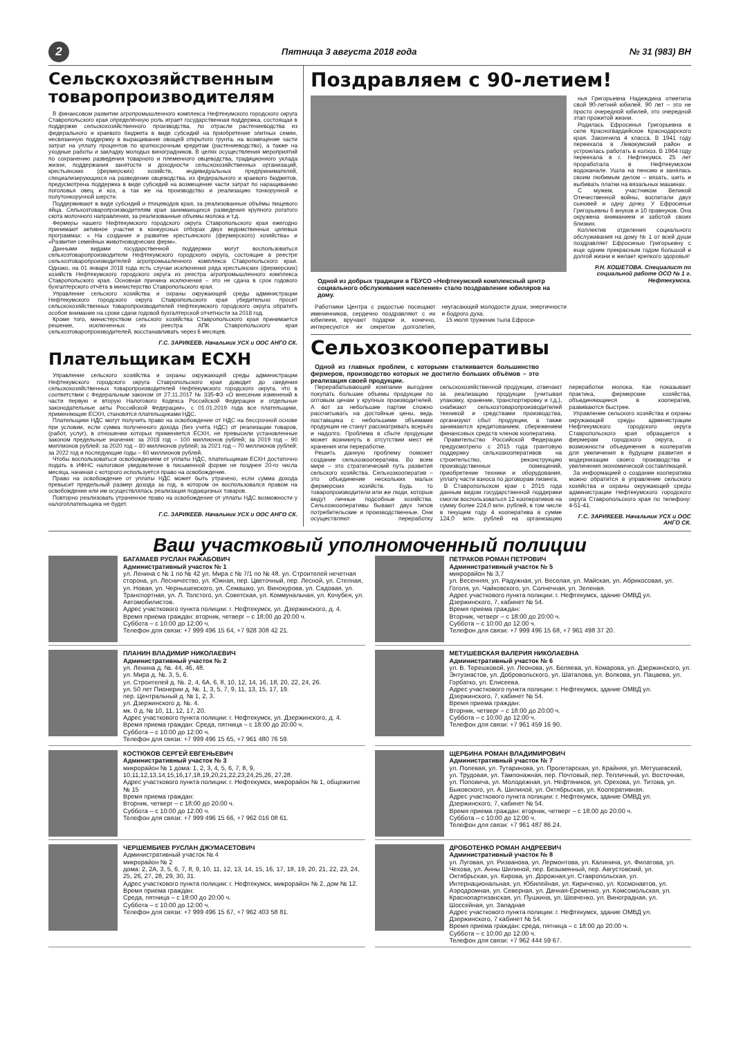2 Пятница 3 августа 2018 года № 31 (983) ВН
Сельскохозяйственным товаропроизводителям
В финансовом развитии агропромышленного комплекса Нефтекумского городского округа Ставропольского края определённую роль играет государственная поддержка, состоящая в поддержке сельскохозяйственного производства, по отрасли растениеводства из федерального и краевого бюджета в виде субсидий на приобретение элитных семян, несвязанную поддержку в выращивание овощей открытого грунта, на возмещение части затрат на уплату процентов по краткосрочным кредитам (растениеводство), а также на уходные работы и закладку молодых виноградников. В целях осуществления мероприятий по сохранению разведения товарного и племенного овцеводства, традиционного уклада жизни, поддержания занятости и доходности сельскохозяйственных организаций, крестьянских (фермерских) хозяйств, индивидуальных предпринимателей, специализирующихся на разведении овцеводства, из федерального и краевого бюджетов, предусмотрена поддержка в виде субсидий на возмещение части затрат по наращиванию поголовья овец и коз, а так же на производство и реализацию тонкорунной и полутонкорунной шерсти.
Поддерживают в виде субсидий и птицеводов края, за реализованные объёмы пищевого яйца. Сельхозтоваропроизводителям края занимающихся разведения крупного рогатого скота молочного направления, за реализованные объемы молока и т.д.
Фермеры нашего Нефтекумского городского округа Ставропольского края ежегодно принимают активное участие в конкурсных отборах двух ведомственных целевых программах: « На создание и развитие крестьянского (фермерского) хозяйства» и «Развитие семейных животноводческих ферм».
Данными видами государственной поддержки могут воспользоваться сельхозтоваропроизводители Нефтекумского городского округа, состоящие в реестре сельхозтоваропроизводителей агропромышленного комплекса Ставропольского края. Однако, на 01 января 2018 года есть случаи исключения ряда крестьянских (фермерских) хозяйств Нефтекумского городского округа из реестра агропромышленного комплекса Ставропольского края. Основная причина исключения – это не сдача в срок годового бухгалтерского отчёта в министерство Ставропольского края.
Управление сельского хозяйства и охраны окружающей среды администрации Нефтекумского городского округа Ставропольского края убедительно просит сельскохозяйственных товаропроизводителей Нефтекумского городского округа обратить особое внимание на сроки сдачи годовой бухгалтерской отчетности за 2018 год.
Кроме того, министерством сельского хозяйства Ставропольского края принимается решение, исключенных из реестра АПК Ставропольского края сельхозтоваропроизводителей, восстанавливать через 6 месяцев.
Г.С. ЗАРИКЕЕВ. Начальник УСХ и ООС АНГО СК.
Плательщикам ЕСХН
Управление сельского хозяйства и охраны окружающей среды администрации Нефтекумского городского округа Ставропольского края доводит до сведения сельскохозяйственных товаропроизводителей Нефтекумского городского округа, что в соответствии с Федеральным законом от 27.11.2017 № 335-ФЗ «О внесении изменений в части первую и вторую Налогового Кодекса Российской Федерации и отдельные законодательные акты Российской Федерации», с 01.01.2019 года все плательщики, применяющие ЕСХН, становятся плательщиками НДС.
Плательщики НДС могут получить право на освобождение от НДС на бессрочной основе при условии, если сумма полученного дохода (без учета НДС) от реализации товаров, (работ, услуг), в отношении которых применяется ЕСХН, не превысили установленные законом предельные значения: за 2018 год – 100 миллионов рублей; за 2019 год – 90 миллионов рублей; за 2020 год – 80 миллионов рублей; за 2021 год – 70 миллионов рублей; за 2022 год и последующие годы – 60 миллионов рублей.
Чтобы воспользоваться освобождением от уплаты НДС, плательщикам ЕСХН достаточно подать в ИФНС налоговое уведомление в письменной форме не позднее 20-го числа месяца, начиная с которого используется право на освобождение.
Право на освобождение от уплаты НДС может быть утрачено, если сумма дохода превысит предельный размер дохода за год, в котором он воспользовался правом на освобождение или им осуществлялась реализация подакцизных товаров.
Повторно реализовать утраченное право на освобождение от уплаты НДС возможности у налогоплательщика не будет.
Г.С. ЗАРИКЕЕВ. Начальник УСХ и ООС АНГО СК.
Поздравляем с 90-летием!
Одной из добрых традиции в ГБУСО «Нефтекумский комплексный центр социального обслуживания населения» стало поздравление юбиляров на дому.
Работники Центра с радостью посещают именинников, сердечно поздравляют с их юбилеем, вручают подарки и, конечно, интересуются их секретом долголетия, неугасающей молодости души, энергичности и бодрого духа.
15 июля труженик тыла Ефроси-
нья Григорьевна Надеждина отметила свой 90-летний юбилей. 90 лет – это не просто очередной юбилей, это очередной этап прожитой жизни.
Родилась Ефросинья Григорьевна в селе Красногвардейское Краснодарского края. Закончила 4 класса. В 1941 году переехала в Левокумский район и устроилась работать в колхоз. В 1964 году переехала в г. Нефтекумск. 25 лет проработала в Нефтекумском водоканале. Ушла на пенсию и занялась своим любимым делом – вязать, шить и выбивать платки на вязальных машинах.
С мужем, участником Великой Отечественной войны, воспитали двух сыновей и одну дочку. У Ефросиньи Григорьевны 6 внуков и 10 правнуков. Она окружена вниманием и заботой своих близких.
Коллектив отделения социального обслуживания на дому № 1 от всей души поздравляет Ефросинью Григорьевну с еще одним прекрасным годом большой и долгой жизни и желает крепкого здоровья!
Р.Н. КОШЕТОВА. Специалист по социальной работе ОСО № 1 г. Нефтекумска.
Сельхозкооперативы
Одной из главных проблем, с которыми сталкивается большинство фермеров, производство которых не достигло больших объёмов – это реализация своей продукции.
Перерабатывающей компании выгоднее покупать большие объемы продукции по оптовым ценам у крупных производителей. А вот за небольшие партии сложно рассчитывать на достойные цены, ведь поставщика с небольшими объемами продукции не станут рассматривать всерьёз и надолго. Проблема в сбыте продукции может возникнуть в отсутствии мест её хранения или переработке.
Решить данную проблему поможет создание сельхозкооператива. Во всем мире – это стратегический путь развития сельского хозяйства. Сельхозкооператив – это объединение нескольких малых фермерских хозяйств. Будь то товаропроизводители или же люди, которые ведут личные подсобные хозяйства. Сельхозкооперативы бывают двух типов потребительские и производственные. Они осуществляют переработку сельскохозяйственной продукции, отвечают за реализацию продукции (учитывая упаковку, хранение, транспортировку и т.д.), снабжают сельхозтоваропроизводителей техникой и средствами производства, организуют сбыт продукции, а также занимаются кредитованием, сбережением финансовых средств членов кооператива.
Правительство Российской Федерации предусмотрело с 2015 года грантовую поддержку сельхозкооперативов на строительство, реконструкцию производственных помещений, приобретение техники и оборудования, уплату части взноса по договорам лизинга.
В Ставропольском крае с 2015 года данным видом государственной поддержки смогли воспользоваться 12 кооперативов на сумму более 224,0 млн. рублей, в том числе в текущем году 4 кооператива в сумме 124,0 млн. рублей на организацию переработки молока. Как показывает практика, фермерские хозяйства, объединяющиеся в кооператив, развиваются быстрее.
Управление сельского хозяйства и охраны окружающей среды администрации Нефтекумского городского округа Ставропольского края обращается к фермерам городского округа, о возможности объединения в кооператив для увеличения в будущем развития и модернизации своего производства и увеличения экономической составляющей.
За информацией о создании кооператива можно обратится в управление сельского хозяйства и охраны окружающей среды администрации Нефтекумского городского округа Ставропольского края по телефону: 4-51-41.
Г.С. ЗАРИКЕЕВ. Начальник УСХ и ООС АНГО СК.
Ваш участковый уполномоченный полиции
БАГАМАЕВ РУСЛАН РАЖАБОВИЧ
Административный участок № 1
ул. Ленина с № 1 по № 42 ул. Мира с № 7/1 по № 48. ул. Строителей нечетная сторона, ул. Лесничество, ул. Южная, пер. Цветочный, пер. Лесной, ул. Степная, ул. Новая, ул. Чернышевского, ул. Семашко, ул. Винокурова, ул. Садовая, ул. Транспортная, ул. Л. Толстого, ул. Советская, ул. Коммунальная, ул. Кочубея, ул. Автомобилистов.
Адрес участкового пункта полиции: г. Нефтекумск, ул. Дзержинского, д. 4.
Время приема граждан: вторник, четверг – с 18:00 до 20:00 ч.
Суббота – с 10:00 до 12:00 ч.
Телефон для связи: +7 999 496 15 64, +7 928 308 42 21.
ПЕТРАКОВ РОМАН ПЕТРОВИЧ
Административный участок № 5
микрорайон № 3,7
ул. Весенняя, ул. Радужная, ул. Веселая, ул. Майская, ул. Абрикосовая, ул. Гоголя, ул. Чайковского, ул. Солнечная, ул. Зеленая.
Адрес участкового пункта полиции: г. Нефтекумск, здание ОМВД ул. Дзержинского, 7, кабинет № 54.
Время приема граждан:
Вторник, четверг – с 18:00 до 20:00 ч.
Суббота – с 10:00 до 12:00 ч.
Телефон для связи: +7 999 496 15 68, +7 961 498 37 20.
ПЛАНИН ВЛАДИМИР НИКОЛАЕВИЧ
Административный участок № 2
ул. Ленина д. №. 44, 46, 48.
ул. Мира д. №. 3, 5, 6.
ул. Строителей д. №. 2, 4, 6А, 6, 8, 10, 12, 14, 16, 18, 20, 22, 24, 26.
ул. 50 лет Пионерии д. №. 1, 3, 5, 7, 9, 11, 13, 15, 17, 19.
пер. Центральный д. № 1, 2, 3.
ул. Дзержинского д. №. 4.
мк. 0 д. № 10, 11, 12, 17, 20.
Адрес участкового пункта полиции: г. Нефтекумск, ул. Дзержинского, д. 4.
Время приема граждан: Среда, пятница – с 18:00 до 20:00 ч.
Суббота – с 10:00 до 12:00 ч.
Телефон для связи: +7 999 496 15 65, +7 961 480 76 59.
МЕТУШЕВСКАЯ ВАЛЕРИЯ НИКОЛАЕВНА
Административный участок № 6
ул. В. Терешковой, ул. Леонова, ул. Беляева, ул. Комарова, ул. Дзержинского, ул. Энтузиастов, ул. Добровольского, ул. Шаталова, ул. Волкова, ул. Пацаева, ул. Горбатко, ул. Елисеева.
Адрес участкового пункта полиции: г. Нефтекумск, здание ОМВД ул. Дзержинского, 7, кабинет № 54.
Время приема граждан:
Вторник, четверг – с 18:00 до 20:00 ч.
Суббота – с 10:00 до 12:00 ч.
Телефон для связи: +7 961 459 16 90.
КОСТЮКОВ СЕРГЕЙ ЕВГЕНЬЕВИЧ
Административный участок № 3
микрорайон № 1 дома: 1, 2, 3, 4, 5, 6, 7, 8, 9, 10,11,12,13,14,15,16,17,18,19,20,21,22,23,24,25,26, 27,28.
Адрес участкового пункта полиции: г. Нефтекумск, микрорайон № 1, общежитие № 15
Время приема граждан:
Вторник, четверг – с 18:00 до 20:00 ч.
Суббота – с 10:00 до 12:00 ч.
Телефон для связи: +7 999 496 15 66, +7 962 016 08 61.
ЩЕРБИНА РОМАН ВЛАДИМИРОВИЧ
Административный участок № 7
ул. Полевая, ул. Тутаринова, ул. Пролетарская, ул. Крайняя, ул. Метушевский, ул. Трудовая, ул. Тампонажная, пер. Почтовый, пер. Тепличный, ул. Восточная, ул. Поповича, ул. Молодежная, ул. Нефтяников, ул. Орехова, ул. Титова, ул. Быковского, ул. А. Шилиной, ул. Октябрьская, ул. Кооперативная.
Адрес участкового пункта полиции: г. Нефтекумск, здание ОМВД ул. Дзержинского, 7, кабинет № 54.
Время приема граждан: вторник, четверг – с 18:00 до 20:00 ч.
Суббота – с 10:00 до 12:00 ч.
Телефон для связи: +7 961 487 86 24.
ЧЕРШЕМБИЕВ РУСЛАН ДЖУМАСЕТОВИЧ
Административный участок № 4
микрорайон № 2
дома: 2, 2А, 3, 5, 6, 7, 8, 9, 10, 11, 12, 13, 14, 15, 16, 17, 18, 19, 20, 21, 22, 23, 24, 25, 26, 27, 28, 29, 30, 31.
Адрес участкового пункта полиции: г. Нефтекумск, микрорайон № 2, дом № 12.
Время приема граждан:
Среда, пятница – с 18:00 до 20:00 ч.
Суббота – с 10:00 до 12:00 ч.
Телефон для связи: +7 999 496 15 67, +7 962 403 58 81.
ДРОБОТЕНКО РОМАН АНДРЕЕВИЧ
Административный участок № 8
ул. Луговая, ул. Ризванова, ул. Лермонтова, ул. Калинина, ул. Филатова, ул. Чехова, ул. Анны Шилиной, пер. Безымянный, пер. Августовский, ул. Октябрьская, ул. Кирова, ул. Дорожная,ул. Ставропольская, ул. Интернациональная, ул. Юбилейная, ул. Кириченко, ул. Космонавтов, ул. Аэродромная, ул. Северная, ул. Дачная-Еременко, ул. Комсомольская, ул. Краснопартизанская, ул. Пушкина, ул. Шевченко, ул. Виноградная, ул. Шоссейная, ул. Западная
Адрес участкового пункта полиции: г. Нефтекумск, здание ОМВД ул. Дзержинского, 7 кабинет № 54.
Время приема граждан: среда, пятница – с 18:00 до 20:00 ч.
Суббота – с 10:00 до 12:00 ч.
Телефон для связи: +7 962 444 59 67.